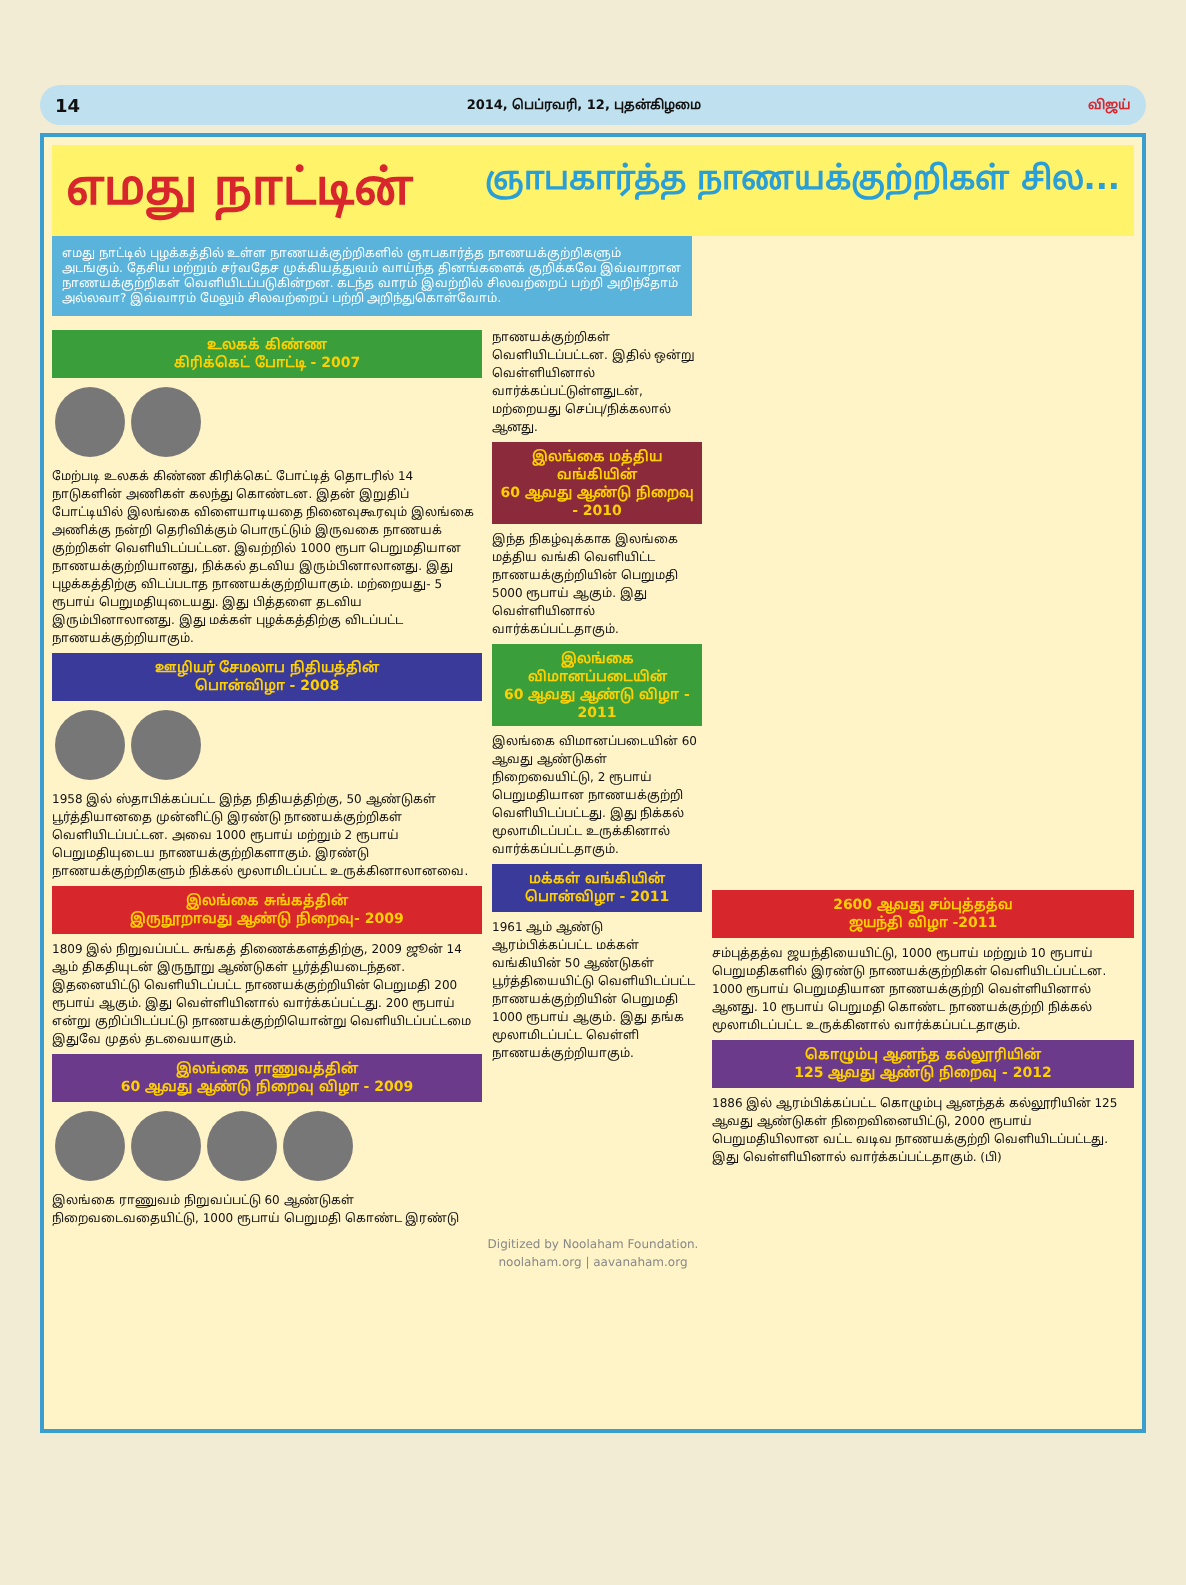14 2014, பெப்ரவரி, 12, புதன்கிழமை விஜய்
எமது நாட்டின்
ஞாபகார்த்த நாணயக்குற்றிகள் சில...
எமது நாட்டில் புழக்கத்தில் உள்ள நாணயக்குற்றிகளில் ஞாபகார்த்த நாணயக்குற்றிகளும் அடங்கும். தேசிய மற்றும் சர்வதேச முக்கியத்துவம் வாய்ந்த தினங்களைக் குறிக்கவே இவ்வாறான நாணயக்குற்றிகள் வெளியிடப்படுகின்றன. கடந்த வாரம் இவற்றில் சிலவற்றைப் பற்றி அறிந்தோம் அல்லவா? இவ்வாரம் மேலும் சிலவற்றைப் பற்றி அறிந்துகொள்வோம்.
உலகக் கிண்ண
கிரிக்கெட் போட்டி - 2007
மேற்படி உலகக் கிண்ண கிரிக்கெட் போட்டித் தொடரில் 14 நாடுகளின் அணிகள் கலந்து கொண்டன. இதன் இறுதிப் போட்டியில் இலங்கை விளையாடியதை நினைவுகூரவும் இலங்கை அணிக்கு நன்றி தெரிவிக்கும் பொருட்டும் இருவகை நாணயக் குற்றிகள் வெளியிடப்பட்டன. இவற்றில் 1000 ரூபா பெறுமதியான நாணயக்குற்றியானது, நிக்கல் தடவிய இரும்பினாலானது. இது புழக்கத்திற்கு விடப்படாத நாணயக்குற்றியாகும். மற்றையது- 5 ரூபாய் பெறுமதியுடையது. இது பித்தளை தடவிய இரும்பினாலானது. இது மக்கள் புழக்கத்திற்கு விடப்பட்ட நாணயக்குற்றியாகும்.
ஊழியர் சேமலாப நிதியத்தின்
பொன்விழா - 2008
1958 இல் ஸ்தாபிக்கப்பட்ட இந்த நிதியத்திற்கு, 50 ஆண்டுகள் பூர்த்தியானதை முன்னிட்டு இரண்டு நாணயக்குற்றிகள் வெளியிடப்பட்டன. அவை 1000 ரூபாய் மற்றும் 2 ரூபாய் பெறுமதியுடைய நாணயக்குற்றிகளாகும். இரண்டு நாணயக்குற்றிகளும் நிக்கல் மூலாமிடப்பட்ட உருக்கினாலானவை.
இலங்கை சுங்கத்தின்
இருநூறாவது ஆண்டு நிறைவு- 2009
1809 இல் நிறுவப்பட்ட சுங்கத் திணைக்களத்திற்கு, 2009 ஜூன் 14 ஆம் திகதியுடன் இருநூறு ஆண்டுகள் பூர்த்தியடைந்தன. இதனையிட்டு வெளியிடப்பட்ட நாணயக்குற்றியின் பெறுமதி 200 ரூபாய் ஆகும். இது வெள்ளியினால் வார்க்கப்பட்டது. 200 ரூபாய் என்று குறிப்பிடப்பட்டு நாணயக்குற்றியொன்று வெளியிடப்பட்டமை இதுவே முதல் தடவையாகும்.
இலங்கை ராணுவத்தின்
60 ஆவது ஆண்டு நிறைவு விழா - 2009
இலங்கை ராணுவம் நிறுவப்பட்டு 60 ஆண்டுகள் நிறைவடைவதையிட்டு, 1000 ரூபாய் பெறுமதி கொண்ட இரண்டு
நாணயக்குற்றிகள் வெளியிடப்பட்டன. இதில் ஒன்று வெள்ளியினால் வார்க்கப்பட்டுள்ளதுடன், மற்றையது செப்பு/நிக்கலால் ஆனது.
இலங்கை மத்திய வங்கியின்
60 ஆவது ஆண்டு நிறைவு - 2010
இந்த நிகழ்வுக்காக இலங்கை மத்திய வங்கி வெளியிட்ட நாணயக்குற்றியின் பெறுமதி 5000 ரூபாய் ஆகும். இது வெள்ளியினால் வார்க்கப்பட்டதாகும்.
இலங்கை விமானப்படையின்
60 ஆவது ஆண்டு விழா - 2011
இலங்கை விமானப்படையின் 60 ஆவது ஆண்டுகள் நிறைவையிட்டு, 2 ரூபாய் பெறுமதியான நாணயக்குற்றி வெளியிடப்பட்டது. இது நிக்கல் மூலாமிடப்பட்ட உருக்கினால் வார்க்கப்பட்டதாகும்.
மக்கள் வங்கியின்
பொன்விழா - 2011
1961 ஆம் ஆண்டு ஆரம்பிக்கப்பட்ட மக்கள் வங்கியின் 50 ஆண்டுகள் பூர்த்தியையிட்டு வெளியிடப்பட்ட நாணயக்குற்றியின் பெறுமதி 1000 ரூபாய் ஆகும். இது தங்க மூலாமிடப்பட்ட வெள்ளி நாணயக்குற்றியாகும்.
2600 ஆவது சம்புத்தத்வ
ஜயந்தி விழா -2011
சம்புத்தத்வ ஜயந்தியையிட்டு, 1000 ரூபாய் மற்றும் 10 ரூபாய் பெறுமதிகளில் இரண்டு நாணயக்குற்றிகள் வெளியிடப்பட்டன. 1000 ரூபாய் பெறுமதியான நாணயக்குற்றி வெள்ளியினால் ஆனது. 10 ரூபாய் பெறுமதி கொண்ட நாணயக்குற்றி நிக்கல் மூலாமிடப்பட்ட உருக்கினால் வார்க்கப்பட்டதாகும்.
கொழும்பு ஆனந்த கல்லூரியின்
125 ஆவது ஆண்டு நிறைவு - 2012
1886 இல் ஆரம்பிக்கப்பட்ட கொழும்பு ஆனந்தக் கல்லூரியின் 125 ஆவது ஆண்டுகள் நிறைவினையிட்டு, 2000 ரூபாய் பெறுமதியிலான வட்ட வடிவ நாணயக்குற்றி வெளியிடப்பட்டது. இது வெள்ளியினால் வார்க்கப்பட்டதாகும். (பி)
Digitized by Noolaham Foundation.
noolaham.org | aavanaham.org